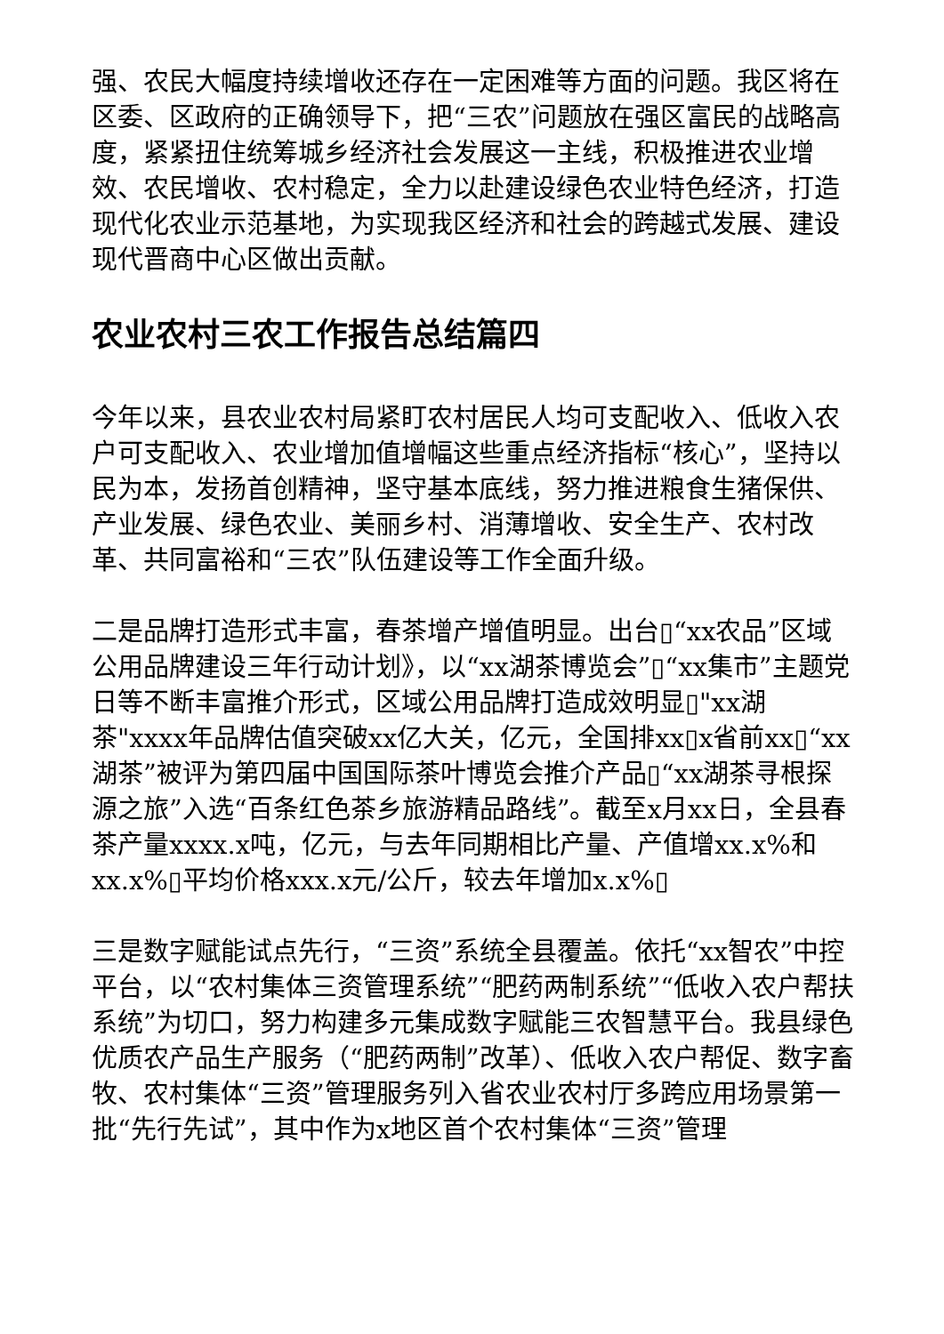强、农民大幅度持续增收还存在一定困难等方面的问题。我区将在区委、区政府的正确领导下，把“三农”问题放在强区富民的战略高度，紧紧扭住统筹城乡经济社会发展这一主线，积极推进农业增效、农民增收、农村稳定，全力以赴建设绿色农业特色经济，打造现代化农业示范基地，为实现我区经济和社会的跨越式发展、建设现代晋商中心区做出贡献。
农业农村三农工作报告总结篇四
今年以来，县农业农村局紧盯农村居民人均可支配收入、低收入农户可支配收入、农业增加值增幅这些重点经济指标“核心”，坚持以民为本，发扬首创精神，坚守基本底线，努力推进粮食生猪保供、产业发展、绿色农业、美丽乡村、消薄增收、安全生产、农村改革、共同富裕和“三农”队伍建设等工作全面升级。
二是品牌打造形式丰富，春茶增产增值明显。出台▯“xx农品”区域公用品牌建设三年行动计划》，以“xx湖茶博览会”▯“xx集市”主题党日等不断丰富推介形式，区域公用品牌打造成效明显▯"xx湖茶"xxxx年品牌估值突破xx亿大关，亿元，全国排xx▯x省前xx▯“xx湖茶”被评为第四届中国国际茶叶博览会推介产品▯“xx湖茶寻根探源之旅”入选“百条红色茶乡旅游精品路线”。截至x月xx日，全县春茶产量xxxx.x吨，亿元，与去年同期相比产量、产值增xx.x%和xx.x%▯平均价格xxx.x元/公斤，较去年增加x.x%▯
三是数字赋能试点先行，“三资”系统全县覆盖。依托“xx智农”中控平台，以“农村集体三资管理系统”“肥药两制系统”“低收入农户帮扶系统”为切口，努力构建多元集成数字赋能三农智慧平台。我县绿色优质农产品生产服务（“肥药两制”改革）、低收入农户帮促、数字畜牧、农村集体“三资”管理服务列入省农业农村厅多跨应用场景第一批“先行先试”，其中作为x地区首个农村集体“三资”管理